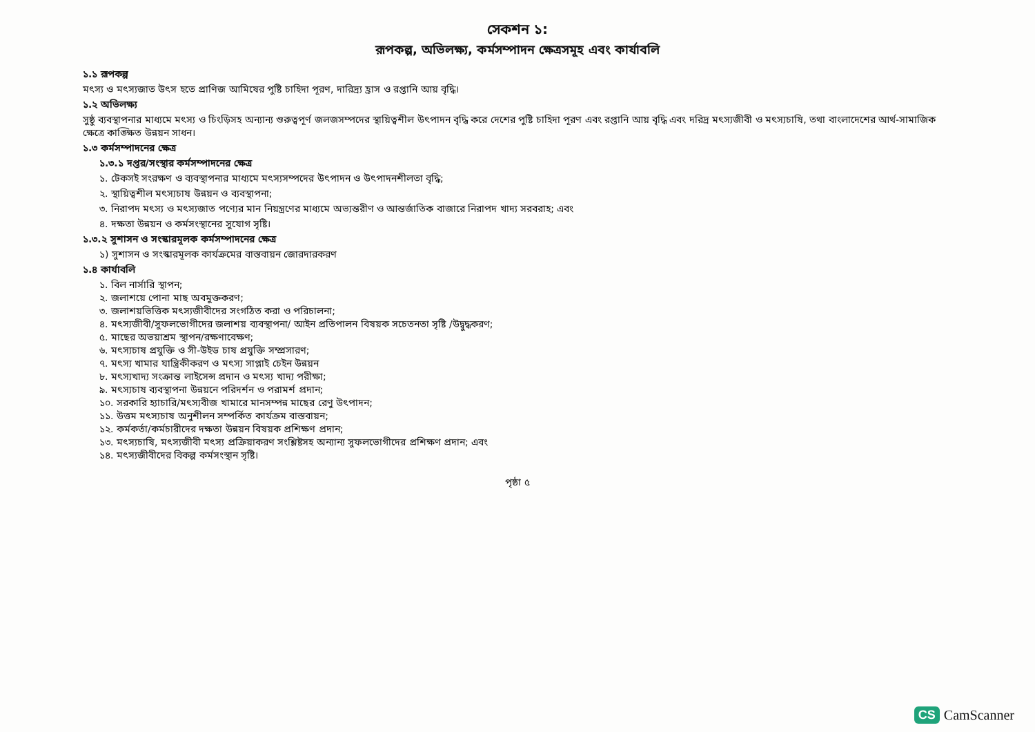সেকশন ১:
রূপকল্প, অভিলক্ষ্য, কর্মসম্পাদন ক্ষেত্রসমূহ এবং কার্যাবলি
১.১ রূপকল্প
মৎস্য ও মৎস্যজাত উৎস হতে প্রাণিজ আমিষের পুষ্টি চাহিদা পূরণ, দারিদ্র্য হ্রাস ও রপ্তানি আয় বৃদ্ধি।
১.২ অভিলক্ষ্য
সুষ্ঠু ব্যবস্থাপনার মাধ্যমে মৎস্য ও চিংড়িসহ অন্যান্য গুরুত্বপূর্ণ জলজসম্পদের স্থায়িত্বশীল উৎপাদন বৃদ্ধি করে দেশের পুষ্টি চাহিদা পূরণ এবং রপ্তানি আয় বৃদ্ধি এবং দরিদ্র মৎস্যজীবী ও মৎস্যচাষি, তথা বাংলাদেশের আর্থ-সামাজিক ক্ষেত্রে কাঙ্ক্ষিত উন্নয়ন সাধন।
১.৩ কর্মসম্পাদনের ক্ষেত্র
১.৩.১ দপ্তর/সংস্থার কর্মসম্পাদনের ক্ষেত্র
১. টেকসই সংরক্ষণ ও ব্যবস্থাপনার মাধ্যমে মৎস্যসম্পদের উৎপাদন ও উৎপাদনশীলতা বৃদ্ধি;
২. স্থায়িত্বশীল মৎস্যচাষ উন্নয়ন ও ব্যবস্থাপনা;
৩. নিরাপদ মৎস্য ও মৎস্যজাত পণ্যের মান নিয়ন্ত্রণের মাধ্যমে অভ্যন্তরীণ ও আন্তর্জাতিক বাজারে নিরাপদ খাদ্য সরবরাহ; এবং
৪. দক্ষতা উন্নয়ন ও কর্মসংস্থানের সুযোগ সৃষ্টি।
১.৩.২ সুশাসন ও সংস্কারমূলক কর্মসম্পাদনের ক্ষেত্র
১) সুশাসন ও সংস্কারমূলক কার্যক্রমের বাস্তবায়ন জোরদারকরণ
১.৪ কার্যাবলি
১. বিল নার্সারি স্থাপন;
২. জলাশয়ে পোনা মাছ অবমুক্তকরণ;
৩. জলাশয়ভিত্তিক মৎস্যজীবীদের সংগঠিত করা ও পরিচালনা;
৪. মৎস্যজীবী/সুফলভোগীদের জলাশয় ব্যবস্থাপনা/ আইন প্রতিপালন বিষয়ক সচেতনতা সৃষ্টি /উদ্বুদ্ধকরণ;
৫. মাছের অভয়াশ্রম স্থাপন/রক্ষণাবেক্ষণ;
৬. মৎস্যচাষ প্রযুক্তি ও সী-উইড চাষ প্রযুক্তি সম্প্রসারণ;
৭. মৎস্য খামার যান্ত্রিকীকরণ ও মৎস্য সাপ্লাই চেইন উন্নয়ন
৮. মৎস্যখাদ্য সংক্রান্ত লাইসেন্স প্রদান ও মৎস্য খাদ্য পরীক্ষা;
৯. মৎস্যচাষ ব্যবস্থাপনা উন্নয়নে পরিদর্শন ও পরামর্শ প্রদান;
১০. সরকারি হ্যাচারি/মৎস্যবীজ খামারে মানসম্পন্ন মাছের রেণু উৎপাদন;
১১. উত্তম মৎস্যচাষ অনুশীলন সম্পর্কিত কার্যক্রম বাস্তবায়ন;
১২. কর্মকর্তা/কর্মচারীদের দক্ষতা উন্নয়ন বিষয়ক প্রশিক্ষণ প্রদান;
১৩. মৎস্যচাষি, মৎস্যজীবী মৎস্য প্রক্রিয়াকরণ সংশ্লিষ্টসহ অন্যান্য সুফলভোগীদের প্রশিক্ষণ প্রদান; এবং
১৪. মৎস্যজীবীদের বিকল্প কর্মসংস্থান সৃষ্টি।
পৃষ্ঠা ৫
CS CamScanner